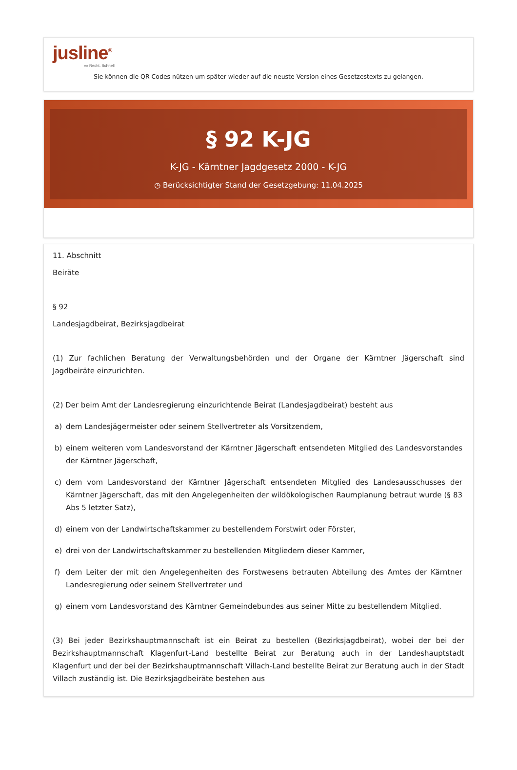jusline<sup>®</sup>
»» Recht. Schnell
Sie können die QR Codes nützen um später wieder auf die neuste Version eines Gesetzestexts zu gelangen.
§ 92 K-JG
K-JG - Kärntner Jagdgesetz 2000 - K-JG
◷ Berücksichtigter Stand der Gesetzgebung: 11.04.2025
11. Abschnitt
Beiräte
§ 92
Landesjagdbeirat, Bezirksjagdbeirat
(1) Zur fachlichen Beratung der Verwaltungsbehörden und der Organe der Kärntner Jägerschaft sind Jagdbeiräte einzurichten.
(2) Der beim Amt der Landesregierung einzurichtende Beirat (Landesjagdbeirat) besteht aus
a) dem Landesjägermeister oder seinem Stellvertreter als Vorsitzendem,
b) einem weiteren vom Landesvorstand der Kärntner Jägerschaft entsendeten Mitglied des Landesvorstandes der Kärntner Jägerschaft,
c) dem vom Landesvorstand der Kärntner Jägerschaft entsendeten Mitglied des Landesausschusses der Kärntner Jägerschaft, das mit den Angelegenheiten der wildökologischen Raumplanung betraut wurde (§ 83 Abs 5 letzter Satz),
d) einem von der Landwirtschaftskammer zu bestellendem Forstwirt oder Förster,
e) drei von der Landwirtschaftskammer zu bestellenden Mitgliedern dieser Kammer,
f) dem Leiter der mit den Angelegenheiten des Forstwesens betrauten Abteilung des Amtes der Kärntner Landesregierung oder seinem Stellvertreter und
g) einem vom Landesvorstand des Kärntner Gemeindebundes aus seiner Mitte zu bestellendem Mitglied.
(3) Bei jeder Bezirkshauptmannschaft ist ein Beirat zu bestellen (Bezirksjagdbeirat), wobei der bei der Bezirkshauptmannschaft Klagenfurt-Land bestellte Beirat zur Beratung auch in der Landeshauptstadt Klagenfurt und der bei der Bezirkshauptmannschaft Villach-Land bestellte Beirat zur Beratung auch in der Stadt Villach zuständig ist. Die Bezirksjagdbeiräte bestehen aus